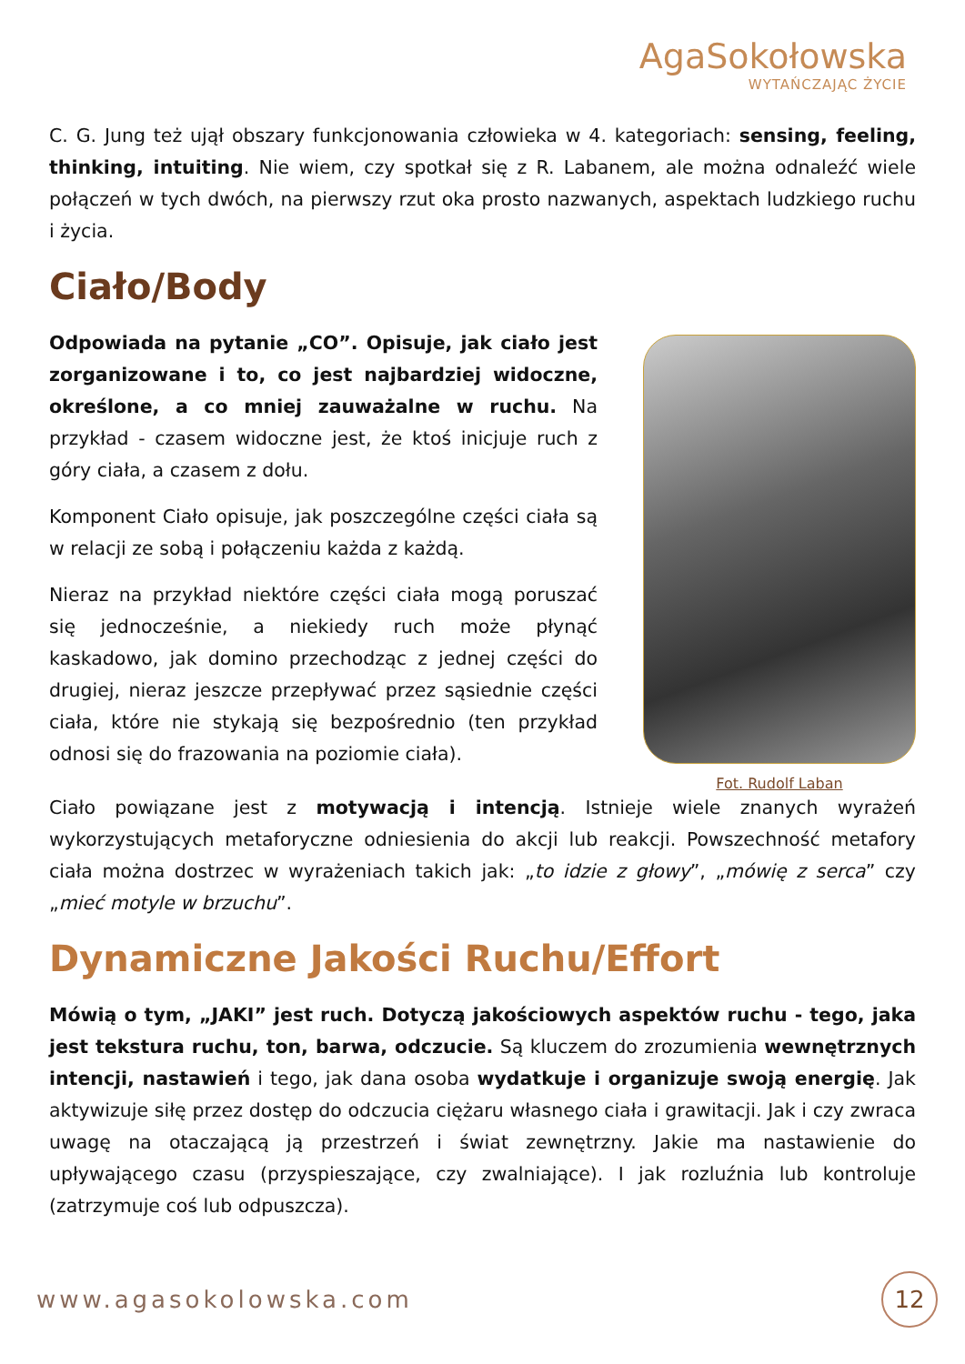AgaSokołowska
WYTAŃCZAJĄC ŻYCIE
C. G. Jung też ujął obszary funkcjonowania człowieka w 4. kategoriach: sensing, feeling, thinking, intuiting. Nie wiem, czy spotkał się z R. Labanem, ale można odnaleźć wiele połączeń w tych dwóch, na pierwszy rzut oka prosto nazwanych, aspektach ludzkiego ruchu i życia.
Ciało/Body
Odpowiada na pytanie „CO”. Opisuje, jak ciało jest zorganizowane i to, co jest najbardziej widoczne, określone, a co mniej zauważalne w ruchu. Na przykład - czasem widoczne jest, że ktoś inicjuje ruch z góry ciała, a czasem z dołu.
Komponent Ciało opisuje, jak poszczególne części ciała są w relacji ze sobą i połączeniu każda z każdą.
Nieraz na przykład niektóre części ciała mogą poruszać się jednocześnie, a niekiedy ruch może płynąć kaskadowo, jak domino przechodząc z jednej części do drugiej, nieraz jeszcze przepływać przez sąsiednie części ciała, które nie stykają się bezpośrednio (ten przykład odnosi się do frazowania na poziomie ciała).
Fot. Rudolf Laban
Ciało powiązane jest z motywacją i intencją. Istnieje wiele znanych wyrażeń wykorzystujących metaforyczne odniesienia do akcji lub reakcji. Powszechność metafory ciała można dostrzec w wyrażeniach takich jak: „to idzie z głowy”, „mówię z serca” czy „mieć motyle w brzuchu”.
Dynamiczne Jakości Ruchu/Effort
Mówią o tym, „JAKI” jest ruch. Dotyczą jakościowych aspektów ruchu - tego, jaka jest tekstura ruchu, ton, barwa, odczucie. Są kluczem do zrozumienia wewnętrznych intencji, nastawień i tego, jak dana osoba wydatkuje i organizuje swoją energię. Jak aktywizuje siłę przez dostęp do odczucia ciężaru własnego ciała i grawitacji. Jak i czy zwraca uwagę na otaczającą ją przestrzeń i świat zewnętrzny. Jakie ma nastawienie do upływającego czasu (przyspieszające, czy zwalniające). I jak rozluźnia lub kontroluje (zatrzymuje coś lub odpuszcza).
www.agasokolowska.com
12